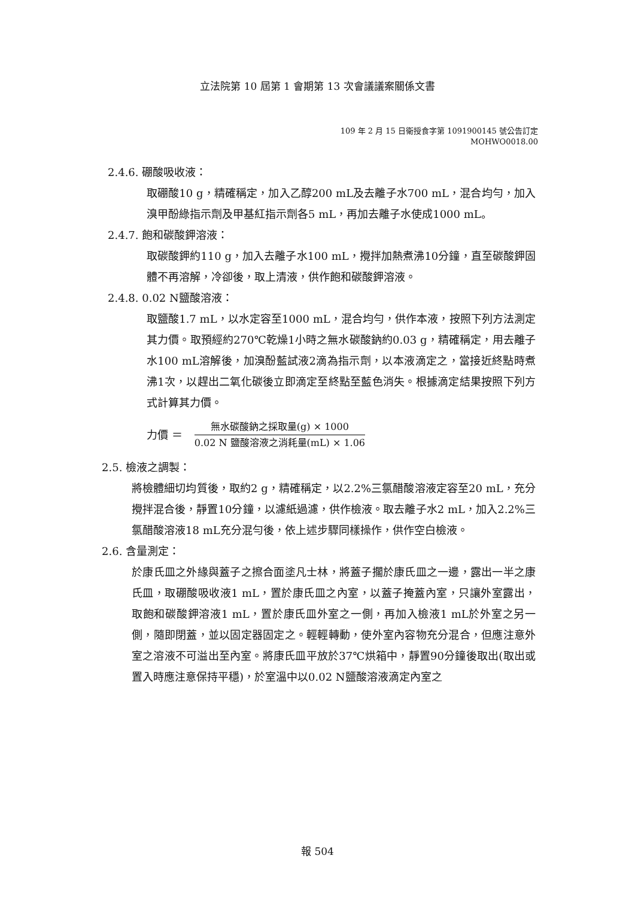立法院第 10 屆第 1 會期第 13 次會議議案關係文書
109 年 2 月 15 日衛授食字第 1091900145 號公告訂定
MOHWO0018.00
2.4.6. 硼酸吸收液：
取硼酸10 g，精確稱定，加入乙醇200 mL及去離子水700 mL，混合均勻，加入溴甲酚綠指示劑及甲基紅指示劑各5 mL，再加去離子水使成1000 mL。
2.4.7. 飽和碳酸鉀溶液：
取碳酸鉀約110 g，加入去離子水100 mL，攪拌加熱煮沸10分鐘，直至碳酸鉀固體不再溶解，冷卻後，取上清液，供作飽和碳酸鉀溶液。
2.4.8. 0.02 N鹽酸溶液：
取鹽酸1.7 mL，以水定容至1000 mL，混合均勻，供作本液，按照下列方法測定其力價。取預經約270℃乾燥1小時之無水碳酸鈉約0.03 g，精確稱定，用去離子水100 mL溶解後，加溴酚藍試液2滴為指示劑，以本液滴定之，當接近終點時煮沸1次，以趕出二氧化碳後立即滴定至終點至藍色消失。根據滴定結果按照下列方式計算其力價。
力價 ＝
無水碳酸鈉之採取量(g) × 1000
0.02 N 鹽酸溶液之消耗量(mL) × 1.06
2.5. 檢液之調製：
將檢體細切均質後，取約2 g，精確稱定，以2.2%三氯醋酸溶液定容至20 mL，充分攪拌混合後，靜置10分鐘，以濾紙過濾，供作檢液。取去離子水2 mL，加入2.2%三氯醋酸溶液18 mL充分混勻後，依上述步驟同樣操作，供作空白檢液。
2.6. 含量測定：
於康氏皿之外緣與蓋子之擦合面塗凡士林，將蓋子擱於康氏皿之一邊，露出一半之康氏皿，取硼酸吸收液1 mL，置於康氏皿之內室，以蓋子掩蓋內室，只讓外室露出，取飽和碳酸鉀溶液1 mL，置於康氏皿外室之一側，再加入檢液1 mL於外室之另一側，隨即閉蓋，並以固定器固定之。輕輕轉動，使外室內容物充分混合，但應注意外室之溶液不可溢出至內室。將康氏皿平放於37℃烘箱中，靜置90分鐘後取出(取出或置入時應注意保持平穩)，於室溫中以0.02 N鹽酸溶液滴定內室之
報 504